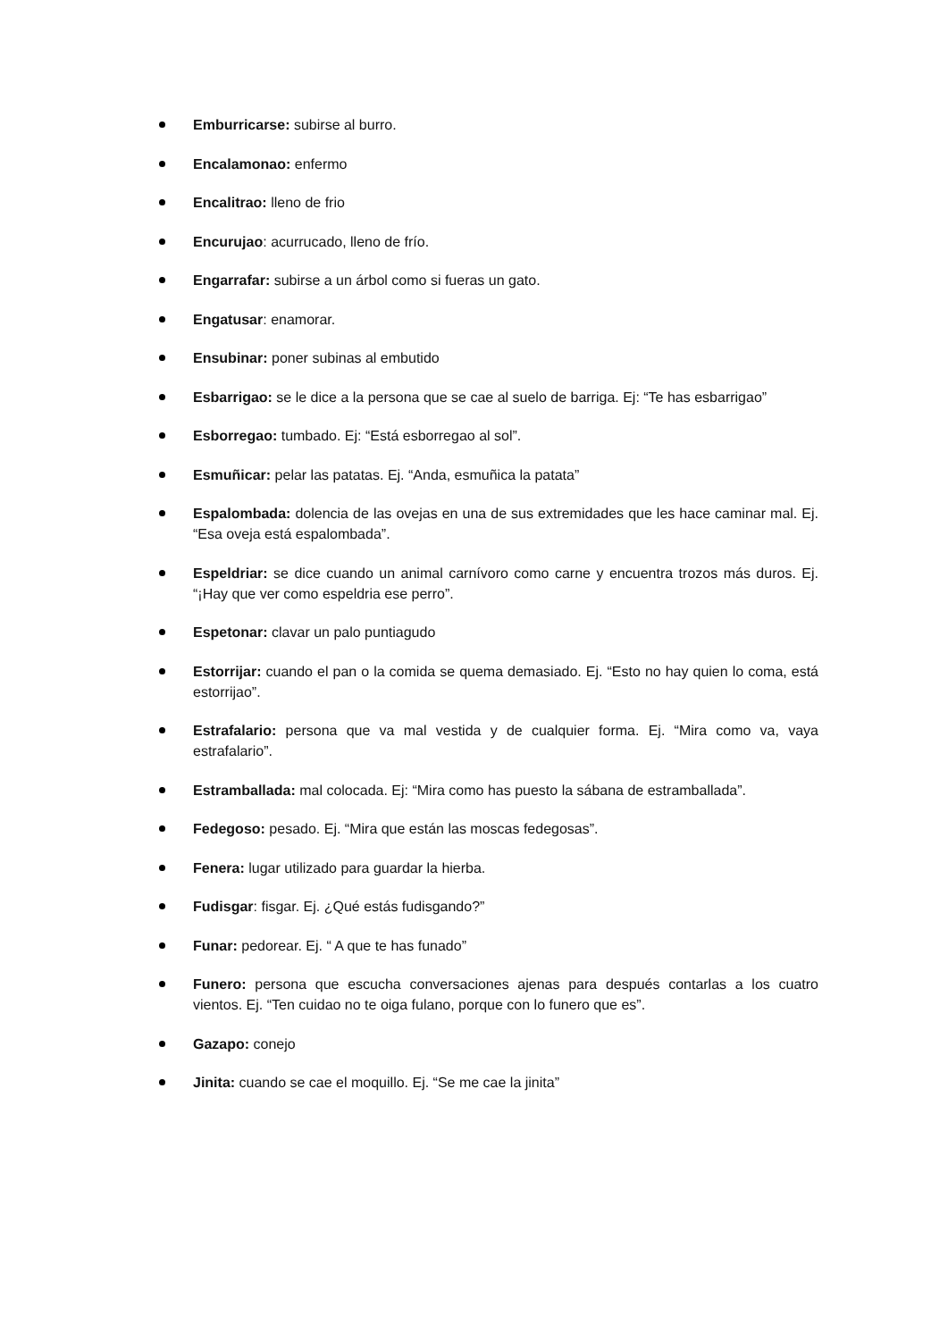Emburricarse: subirse al burro.
Encalamonao: enfermo
Encalitrao: lleno de frio
Encurujao: acurrucado, lleno de frío.
Engarrafar: subirse a un árbol como si fueras un gato.
Engatusar: enamorar.
Ensubinar: poner subinas al embutido
Esbarrigao: se le dice a la persona que se cae al suelo de barriga. Ej: “Te has esbarrigao”
Esborregao: tumbado. Ej: “Está esborregao al sol”.
Esmuñicar: pelar las patatas. Ej. “Anda, esmuñica la patata”
Espalombada: dolencia de las ovejas en una de sus extremidades que les hace caminar mal. Ej. “Esa oveja está espalombada”.
Espeldriar: se dice cuando un animal carnívoro como carne y encuentra trozos más duros. Ej. “¡Hay que ver como espeldria ese perro”.
Espetonar: clavar un palo puntiagudo
Estorrijar: cuando el pan o la comida se quema demasiado. Ej. “Esto no hay quien lo coma, está estorrijao”.
Estrafalario: persona que va mal vestida y de cualquier forma. Ej. “Mira como va, vaya estrafalario”.
Estramballada: mal colocada. Ej: “Mira como has puesto la sábana de estramballada”.
Fedegoso: pesado. Ej. “Mira que están las moscas fedegosas”.
Fenera: lugar utilizado para guardar la hierba.
Fudisgar: fisgar. Ej. ¿Qué estás fudisgando?”
Funar: pedorear. Ej. “ A que te has funado”
Funero: persona que escucha conversaciones ajenas para después contarlas a los cuatro vientos. Ej. “Ten cuidao no te oiga fulano, porque con lo funero que es”.
Gazapo: conejo
Jinita: cuando se cae el moquillo. Ej. “Se me cae la jinita”